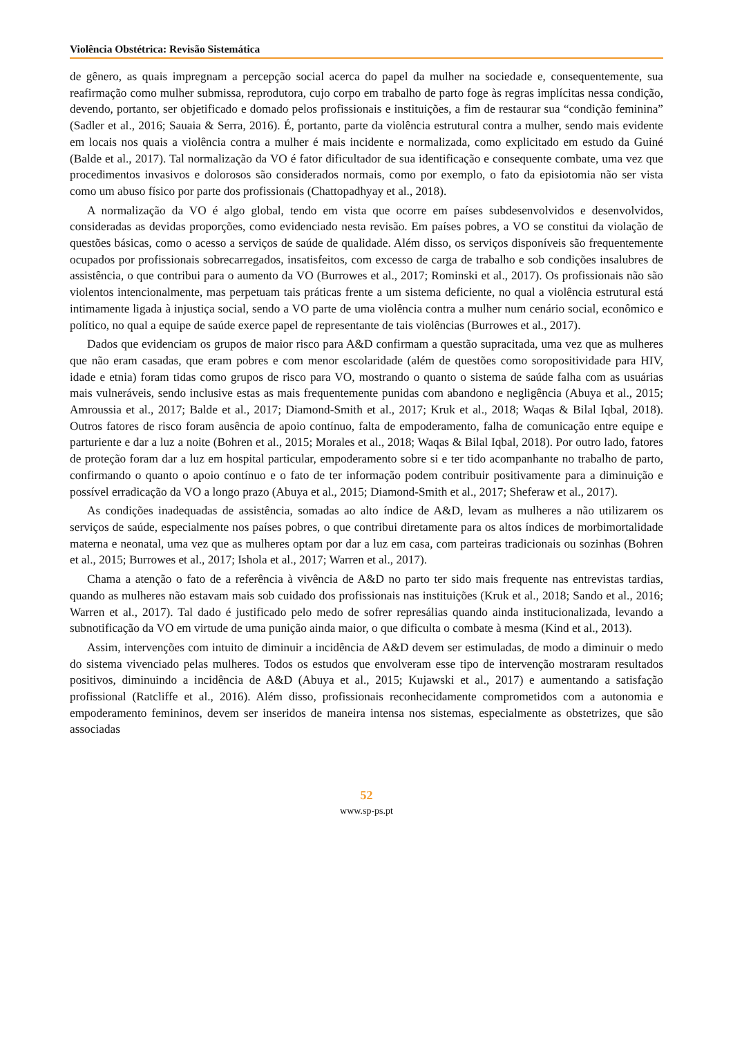Violência Obstétrica: Revisão Sistemática
de gênero, as quais impregnam a percepção social acerca do papel da mulher na sociedade e, consequentemente, sua reafirmação como mulher submissa, reprodutora, cujo corpo em trabalho de parto foge às regras implícitas nessa condição, devendo, portanto, ser objetificado e domado pelos profissionais e instituições, a fim de restaurar sua “condição feminina” (Sadler et al., 2016; Sauaia & Serra, 2016). É, portanto, parte da violência estrutural contra a mulher, sendo mais evidente em locais nos quais a violência contra a mulher é mais incidente e normalizada, como explicitado em estudo da Guiné (Balde et al., 2017). Tal normalização da VO é fator dificultador de sua identificação e consequente combate, uma vez que procedimentos invasivos e dolorosos são considerados normais, como por exemplo, o fato da episiotomia não ser vista como um abuso físico por parte dos profissionais (Chattopadhyay et al., 2018).
A normalização da VO é algo global, tendo em vista que ocorre em países subdesenvolvidos e desenvolvidos, consideradas as devidas proporções, como evidenciado nesta revisão. Em países pobres, a VO se constitui da violação de questões básicas, como o acesso a serviços de saúde de qualidade. Além disso, os serviços disponíveis são frequentemente ocupados por profissionais sobrecarregados, insatisfeitos, com excesso de carga de trabalho e sob condições insalubres de assistência, o que contribui para o aumento da VO (Burrowes et al., 2017; Rominski et al., 2017). Os profissionais não são violentos intencionalmente, mas perpetuam tais práticas frente a um sistema deficiente, no qual a violência estrutural está intimamente ligada à injustiça social, sendo a VO parte de uma violência contra a mulher num cenário social, econômico e político, no qual a equipe de saúde exerce papel de representante de tais violências (Burrowes et al., 2017).
Dados que evidenciam os grupos de maior risco para A&D confirmam a questão supracitada, uma vez que as mulheres que não eram casadas, que eram pobres e com menor escolaridade (além de questões como soropositividade para HIV, idade e etnia) foram tidas como grupos de risco para VO, mostrando o quanto o sistema de saúde falha com as usuárias mais vulneráveis, sendo inclusive estas as mais frequentemente punidas com abandono e negligência (Abuya et al., 2015; Amroussia et al., 2017; Balde et al., 2017; Diamond-Smith et al., 2017; Kruk et al., 2018; Waqas & Bilal Iqbal, 2018). Outros fatores de risco foram ausência de apoio contínuo, falta de empoderamento, falha de comunicação entre equipe e parturiente e dar a luz a noite (Bohren et al., 2015; Morales et al., 2018; Waqas & Bilal Iqbal, 2018). Por outro lado, fatores de proteção foram dar a luz em hospital particular, empoderamento sobre si e ter tido acompanhante no trabalho de parto, confirmando o quanto o apoio contínuo e o fato de ter informação podem contribuir positivamente para a diminuição e possível erradicação da VO a longo prazo (Abuya et al., 2015; Diamond-Smith et al., 2017; Sheferaw et al., 2017).
As condições inadequadas de assistência, somadas ao alto índice de A&D, levam as mulheres a não utilizarem os serviços de saúde, especialmente nos países pobres, o que contribui diretamente para os altos índices de morbimortalidade materna e neonatal, uma vez que as mulheres optam por dar a luz em casa, com parteiras tradicionais ou sozinhas (Bohren et al., 2015; Burrowes et al., 2017; Ishola et al., 2017; Warren et al., 2017).
Chama a atenção o fato de a referência à vivência de A&D no parto ter sido mais frequente nas entrevistas tardias, quando as mulheres não estavam mais sob cuidado dos profissionais nas instituições (Kruk et al., 2018; Sando et al., 2016; Warren et al., 2017). Tal dado é justificado pelo medo de sofrer represálias quando ainda institucionalizada, levando a subnotificação da VO em virtude de uma punição ainda maior, o que dificulta o combate à mesma (Kind et al., 2013).
Assim, intervenções com intuito de diminuir a incidência de A&D devem ser estimuladas, de modo a diminuir o medo do sistema vivenciado pelas mulheres. Todos os estudos que envolveram esse tipo de intervenção mostraram resultados positivos, diminuindo a incidência de A&D (Abuya et al., 2015; Kujawski et al., 2017) e aumentando a satisfação profissional (Ratcliffe et al., 2016). Além disso, profissionais reconhecidamente comprometidos com a autonomia e empoderamento femininos, devem ser inseridos de maneira intensa nos sistemas, especialmente as obstetrizes, que são associadas
52
www.sp-ps.pt